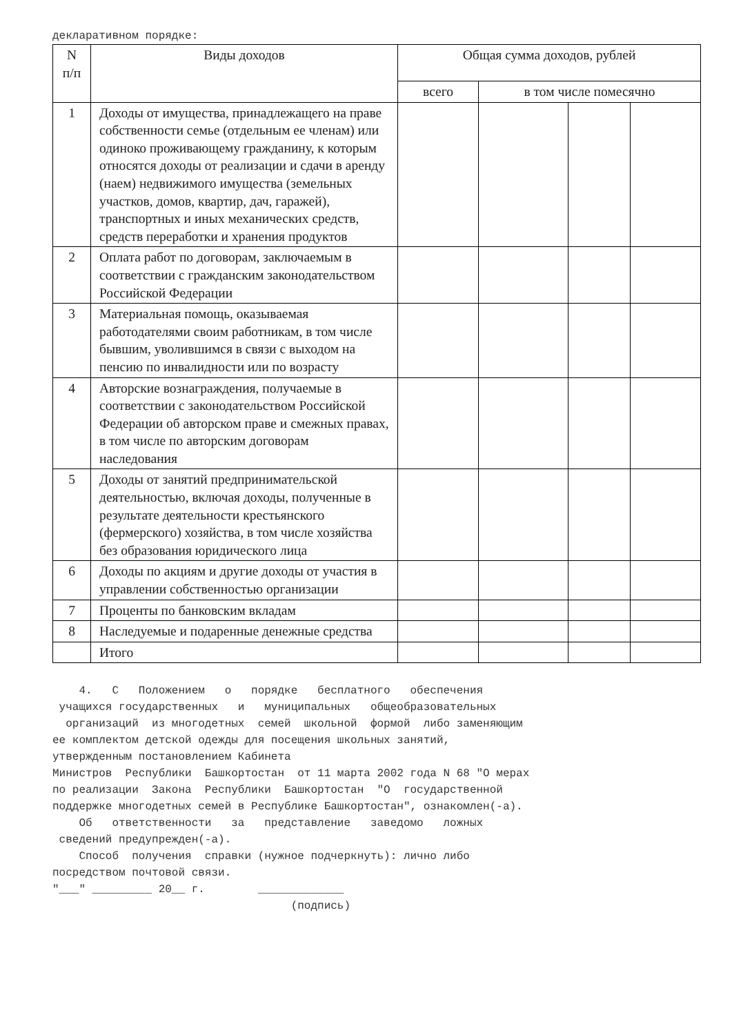декларативном порядке:
| N п/п | Виды доходов | Общая сумма доходов, рублей | | | |
| --- | --- | --- | --- | --- | --- |
| | | всего | в том числе помесячно | | |
| 1 | Доходы от имущества, принадлежащего на праве собственности семье (отдельным ее членам) или одиноко проживающему гражданину, к которым относятся доходы от реализации и сдачи в аренду (наем) недвижимого имущества (земельных участков, домов, квартир, дач, гаражей), транспортных и иных механических средств, средств переработки и хранения продуктов | | | | |
| 2 | Оплата работ по договорам, заключаемым в соответствии с гражданским законодательством Российской Федерации | | | | |
| 3 | Материальная помощь, оказываемая работодателями своим работникам, в том числе бывшим, уволившимся в связи с выходом на пенсию по инвалидности или по возрасту | | | | |
| 4 | Авторские вознаграждения, получаемые в соответствии с законодательством Российской Федерации об авторском праве и смежных правах, в том числе по авторским договорам наследования | | | | |
| 5 | Доходы от занятий предпринимательской деятельностью, включая доходы, полученные в результате деятельности крестьянского (фермерского) хозяйства, в том числе хозяйства без образования юридического лица | | | | |
| 6 | Доходы по акциям и другие доходы от участия в управлении собственностью организации | | | | |
| 7 | Проценты по банковским вкладам | | | | |
| 8 | Наследуемые и подаренные денежные средства | | | | |
| | Итого | | | | |
4. С Положением о порядке бесплатного обеспечения учащихся государственных и муниципальных общеобразовательных организаций из многодетных семей школьной формой либо заменяющим ее комплектом детской одежды для посещения школьных занятий, утвержденным постановлением Кабинета Министров Республики Башкортостан от 11 марта 2002 года N 68 "О мерах по реализации Закона Республики Башкортостан "О государственной поддержке многодетных семей в Республике Башкортостан", ознакомлен(-а). Об ответственности за представление заведомо ложных сведений предупрежден(-а). Способ получения справки (нужное подчеркнуть): лично либо посредством почтовой связи. "___" _________ 20__ г. _____________ (подпись)